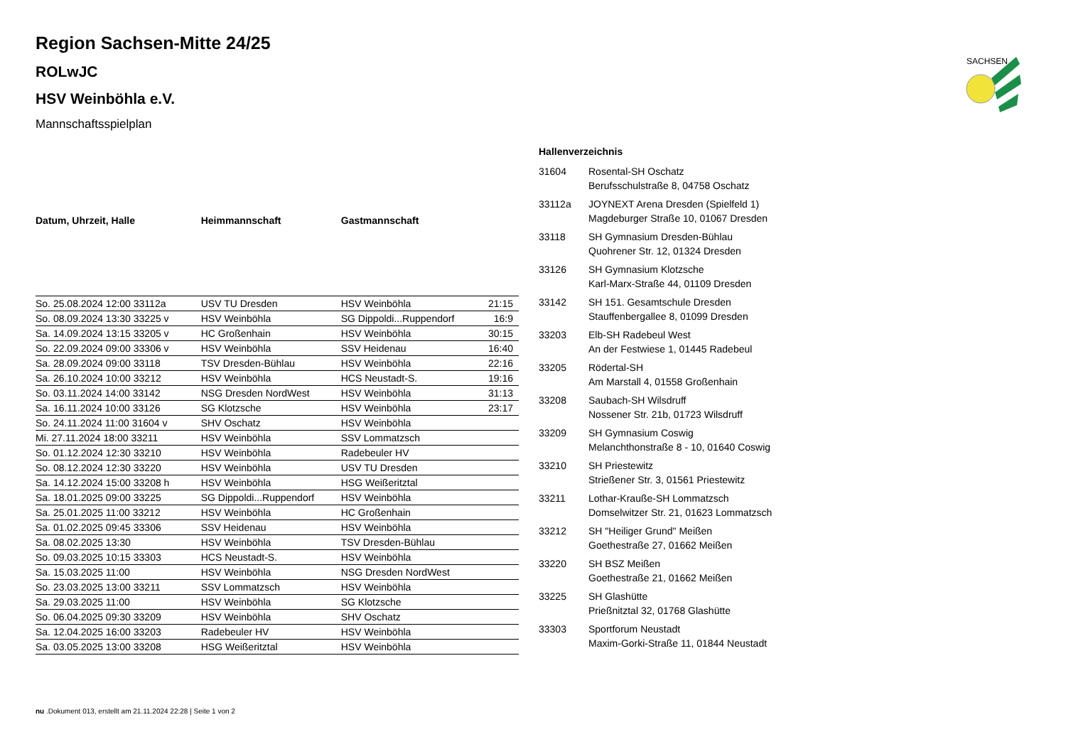SACHSEN
Region Sachsen-Mitte 24/25
ROLwJC
HSV Weinböhla e.V.
Mannschaftsspielplan
| Datum, Uhrzeit, Halle | Heimmannschaft | Gastmannschaft | |
| --- | --- | --- | --- |
| So. 25.08.2024 12:00 33112a | USV TU Dresden | HSV Weinböhla | 21:15 |
| So. 08.09.2024 13:30 33225 v | HSV Weinböhla | SG Dippoldi...Ruppendorf | 16:9 |
| Sa. 14.09.2024 13:15 33205 v | HC Großenhain | HSV Weinböhla | 30:15 |
| So. 22.09.2024 09:00 33306 v | HSV Weinböhla | SSV Heidenau | 16:40 |
| Sa. 28.09.2024 09:00 33118 | TSV Dresden-Bühlau | HSV Weinböhla | 22:16 |
| Sa. 26.10.2024 10:00 33212 | HSV Weinböhla | HCS Neustadt-S. | 19:16 |
| So. 03.11.2024 14:00 33142 | NSG Dresden NordWest | HSV Weinböhla | 31:13 |
| Sa. 16.11.2024 10:00 33126 | SG Klotzsche | HSV Weinböhla | 23:17 |
| So. 24.11.2024 11:00 31604 v | SHV Oschatz | HSV Weinböhla | |
| Mi. 27.11.2024 18:00 33211 | HSV Weinböhla | SSV Lommatzsch | |
| So. 01.12.2024 12:30 33210 | HSV Weinböhla | Radebeuler HV | |
| So. 08.12.2024 12:30 33220 | HSV Weinböhla | USV TU Dresden | |
| Sa. 14.12.2024 15:00 33208 h | HSV Weinböhla | HSG Weißeritztal | |
| Sa. 18.01.2025 09:00 33225 | SG Dippoldi...Ruppendorf | HSV Weinböhla | |
| Sa. 25.01.2025 11:00 33212 | HSV Weinböhla | HC Großenhain | |
| Sa. 01.02.2025 09:45 33306 | SSV Heidenau | HSV Weinböhla | |
| Sa. 08.02.2025 13:30 | HSV Weinböhla | TSV Dresden-Bühlau | |
| So. 09.03.2025 10:15 33303 | HCS Neustadt-S. | HSV Weinböhla | |
| Sa. 15.03.2025 11:00 | HSV Weinböhla | NSG Dresden NordWest | |
| So. 23.03.2025 13:00 33211 | SSV Lommatzsch | HSV Weinböhla | |
| Sa. 29.03.2025 11:00 | HSV Weinböhla | SG Klotzsche | |
| So. 06.04.2025 09:30 33209 | HSV Weinböhla | SHV Oschatz | |
| Sa. 12.04.2025 16:00 33203 | Radebeuler HV | HSV Weinböhla | |
| Sa. 03.05.2025 13:00 33208 | HSG Weißeritztal | HSV Weinböhla | |
Hallenverzeichnis
| 31604 | Rosental-SH Oschatz Berufsschulstraße 8, 04758 Oschatz |
| 33112a | JOYNEXT Arena Dresden (Spielfeld 1) Magdeburger Straße 10, 01067 Dresden |
| 33118 | SH Gymnasium Dresden-Bühlau Quohrener Str. 12, 01324 Dresden |
| 33126 | SH Gymnasium Klotzsche Karl-Marx-Straße 44, 01109 Dresden |
| 33142 | SH 151. Gesamtschule Dresden Stauffenbergallee 8, 01099 Dresden |
| 33203 | Elb-SH Radebeul West An der Festwiese 1, 01445 Radebeul |
| 33205 | Rödertal-SH Am Marstall 4, 01558 Großenhain |
| 33208 | Saubach-SH Wilsdruff Nossener Str. 21b, 01723 Wilsdruff |
| 33209 | SH Gymnasium Coswig Melanchthonstraße 8 - 10, 01640 Coswig |
| 33210 | SH Priestewitz Strießener Str. 3, 01561 Priestewitz |
| 33211 | Lothar-Krauße-SH Lommatzsch Domselwitzer Str. 21, 01623 Lommatzsch |
| 33212 | SH "Heiliger Grund" Meißen Goethestraße 27, 01662 Meißen |
| 33220 | SH BSZ Meißen Goethestraße 21, 01662 Meißen |
| 33225 | SH Glashütte Prießnitztal 32, 01768 Glashütte |
| 33303 | Sportforum Neustadt Maxim-Gorki-Straße 11, 01844 Neustadt |
nu .Dokument 013, erstellt am 21.11.2024 22:28 | Seite 1 von 2